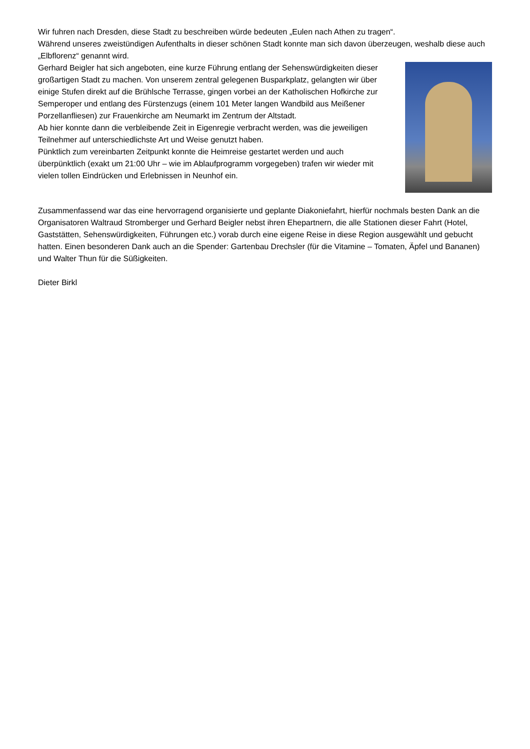Wir fuhren nach Dresden, diese Stadt zu beschreiben würde bedeuten „Eulen nach Athen zu tragen“.
Während unseres zweistündigen Aufenthalts in dieser schönen Stadt konnte man sich davon überzeugen, weshalb diese auch „Elbflorenz“ genannt wird.
Gerhard Beigler hat sich angeboten, eine kurze Führung entlang der Sehenswürdigkeiten dieser großartigen Stadt zu machen. Von unserem zentral gelegenen Busparkplatz, gelangten wir über einige Stufen direkt auf die Brühlsche Terrasse, gingen vorbei an der Katholischen Hofkirche zur Semperoper und entlang des Fürstenzugs (einem 101 Meter langen Wandbild aus Meißener Porzellanfliesen) zur Frauenkirche am Neumarkt im Zentrum der Altstadt.
Ab hier konnte dann die verbleibende Zeit in Eigenregie verbracht werden, was die jeweiligen Teilnehmer auf unterschiedlichste Art und Weise genutzt haben.
Pünktlich zum vereinbarten Zeitpunkt konnte die Heimreise gestartet werden und auch überpünktlich (exakt um 21:00 Uhr – wie im Ablaufprogramm vorgegeben) trafen wir wieder mit vielen tollen Eindrücken und Erlebnissen in Neunhof ein.
Zusammenfassend war das eine hervorragend organisierte und geplante Diakoniefahrt, hierfür nochmals besten Dank an die Organisatoren Waltraud Stromberger und Gerhard Beigler nebst ihren Ehepartnern, die alle Stationen dieser Fahrt (Hotel, Gaststätten, Sehenswürdigkeiten, Führungen etc.) vorab durch eine eigene Reise in diese Region ausgewählt und gebucht hatten. Einen besonderen Dank auch an die Spender: Gartenbau Drechsler (für die Vitamine – Tomaten, Äpfel und Bananen) und Walter Thun für die Süßigkeiten.
Dieter Birkl